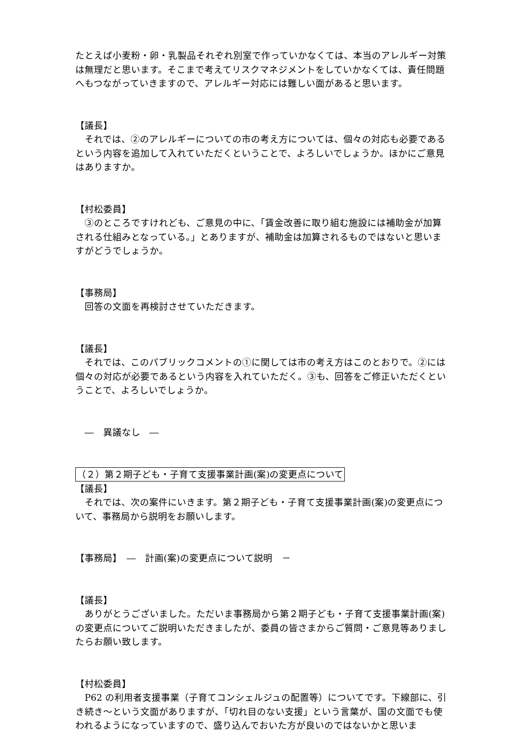たとえば小麦粉・卵・乳製品それぞれ別室で作っていかなくては、本当のアレルギー対策は無理だと思います。そこまで考えてリスクマネジメントをしていかなくては、責任問題へもつながっていきますので、アレルギー対応には難しい面があると思います。
【議長】
　それでは、②のアレルギーについての市の考え方については、個々の対応も必要であるという内容を追加して入れていただくということで、よろしいでしょうか。ほかにご意見はありますか。
【村松委員】
　③のところですけれども、ご意見の中に、「賃金改善に取り組む施設には補助金が加算される仕組みとなっている。」とありますが、補助金は加算されるものではないと思いますがどうでしょうか。
【事務局】
　回答の文面を再検討させていただきます。
【議長】
　それでは、このパブリックコメントの①に関しては市の考え方はこのとおりで。②には個々の対応が必要であるという内容を入れていただく。③も、回答をご修正いただくということで、よろしいでしょうか。
　―　異議なし　―
（２）第２期子ども・子育て支援事業計画(案)の変更点について
【議長】
　それでは、次の案件にいきます。第２期子ども・子育て支援事業計画(案)の変更点について、事務局から説明をお願いします。
【事務局】　―　計画(案)の変更点について説明　－
【議長】
　ありがとうございました。ただいま事務局から第２期子ども・子育て支援事業計画(案)の変更点についてご説明いただきましたが、委員の皆さまからご質問・ご意見等ありましたらお願い致します。
【村松委員】
　P62 の利用者支援事業（子育てコンシェルジュの配置等）についてです。下線部に、引き続き～という文面がありますが、「切れ目のない支援」という言葉が、国の文面でも使われるようになっていますので、盛り込んでおいた方が良いのではないかと思いま